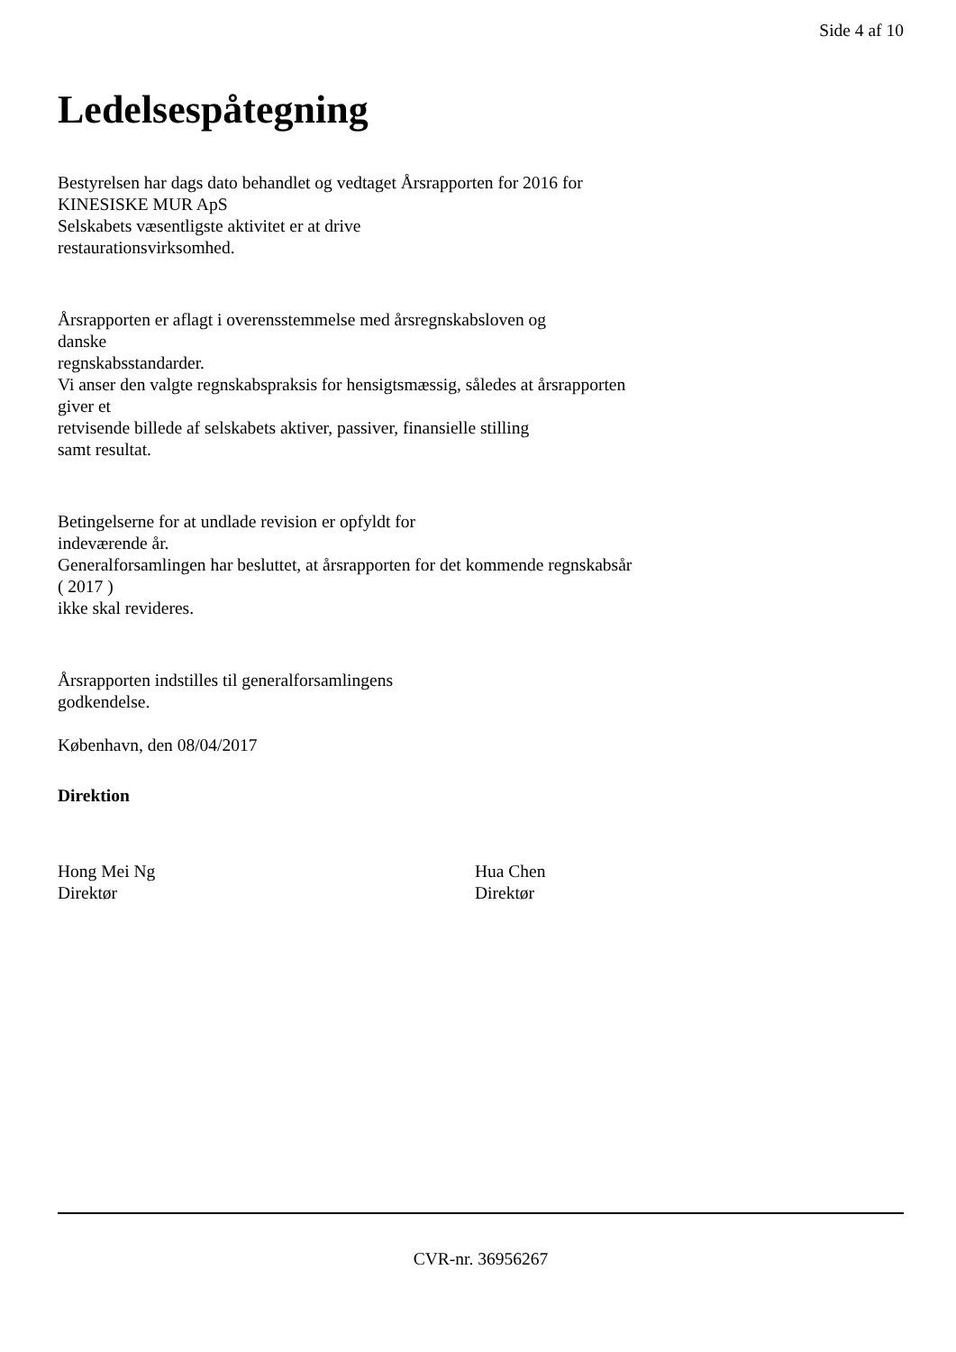Side 4 af 10
Ledelsespåtegning
Bestyrelsen har dags dato behandlet og vedtaget Årsrapporten for 2016 for
KINESISKE MUR ApS
Selskabets væsentligste aktivitet er at drive
restaurationsvirksomhed.
Årsrapporten er aflagt i overensstemmelse med årsregnskabsloven og
danske
regnskabsstandarder.
Vi anser den valgte regnskabspraksis for hensigtsmæssig, således at årsrapporten
giver et
retvisende billede af selskabets aktiver, passiver, finansielle stilling
samt resultat.
Betingelserne for at undlade revision er opfyldt for
indeværende år.
Generalforsamlingen har besluttet, at årsrapporten for det kommende regnskabsår
( 2017 )
ikke skal revideres.
Årsrapporten indstilles til generalforsamlingens
godkendelse.
København, den 08/04/2017
Direktion
Hong Mei Ng
Direktør
Hua Chen
Direktør
CVR-nr. 36956267